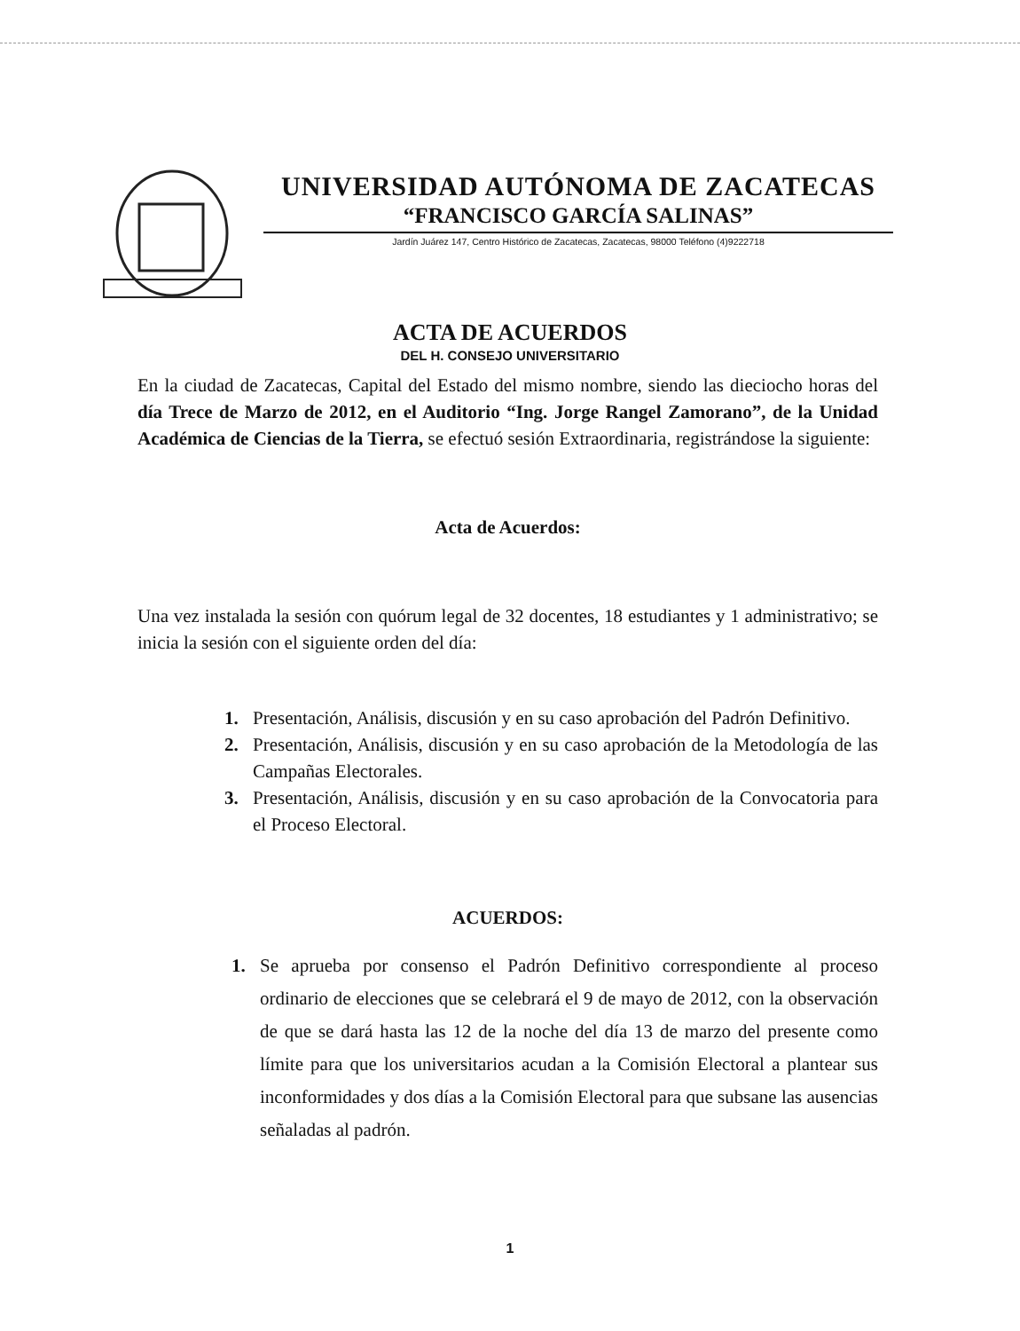UNIVERSIDAD AUTÓNOMA DE ZACATECAS
“FRANCISCO GARCÍA SALINAS”
Jardín Juárez 147, Centro Histórico de Zacatecas, Zacatecas, 98000 Teléfono (4)9222718
ACTA DE ACUERDOS
DEL H. CONSEJO UNIVERSITARIO
En la ciudad de Zacatecas, Capital del Estado del mismo nombre, siendo las dieciocho horas del día Trece de Marzo de 2012, en el Auditorio “Ing. Jorge Rangel Zamorano”, de la Unidad Académica de Ciencias de la Tierra, se efectuó sesión Extraordinaria, registrándose la siguiente:
Acta de Acuerdos:
Una vez instalada la sesión con quórum legal de 32 docentes, 18 estudiantes y 1 administrativo; se inicia la sesión con el siguiente orden del día:
1. Presentación, Análisis, discusión y en su caso aprobación del Padrón Definitivo.
2. Presentación, Análisis, discusión y en su caso aprobación de la Metodología de las Campañas Electorales.
3. Presentación, Análisis, discusión y en su caso aprobación de la Convocatoria para el Proceso Electoral.
ACUERDOS:
1. Se aprueba por consenso el Padrón Definitivo correspondiente al proceso ordinario de elecciones que se celebrará el 9 de mayo de 2012, con la observación de que se dará hasta las 12 de la noche del día 13 de marzo del presente como límite para que los universitarios acudan a la Comisión Electoral a plantear sus inconformidades y dos días a la Comisión Electoral para que subsane las ausencias señaladas al padrón.
1